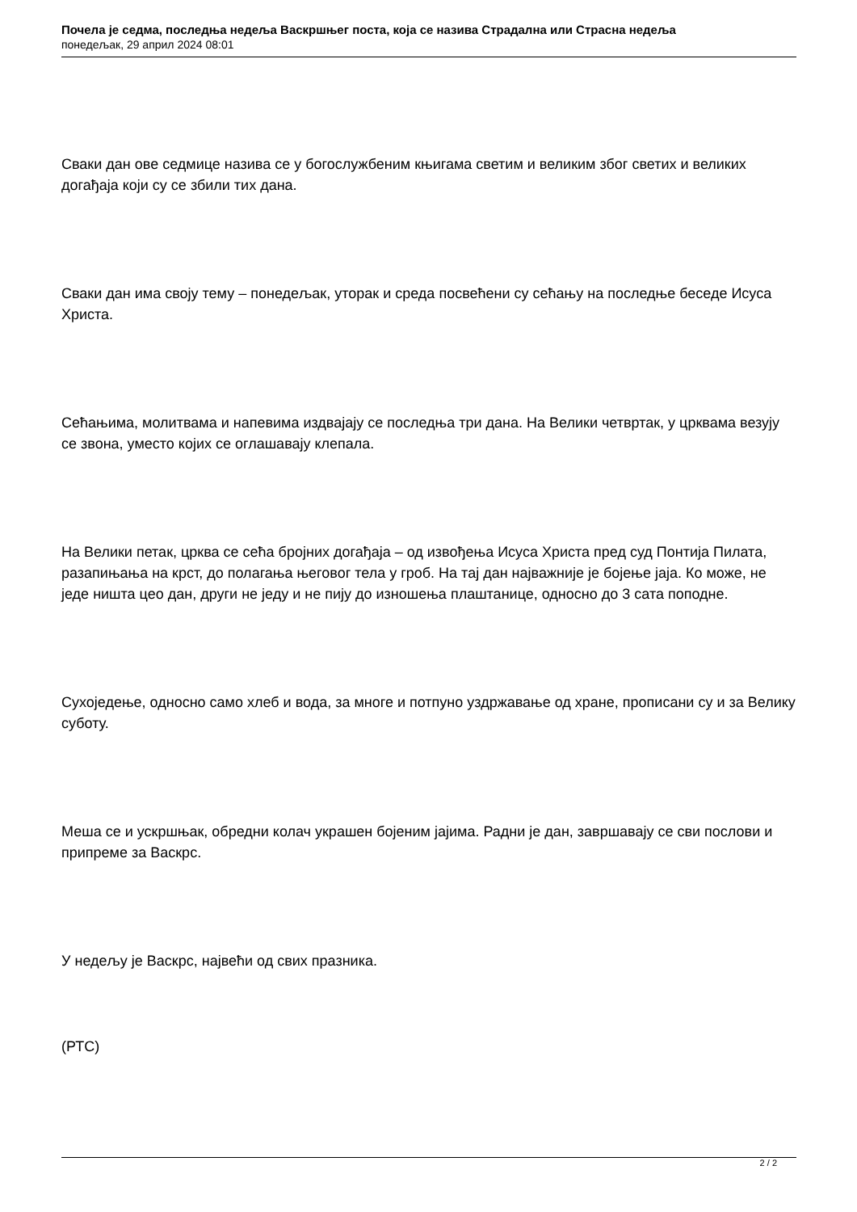Почела је седма, последња недеља Васкршњег поста, која се назива Страдална или Страсна недеља
понедељак, 29 април 2024 08:01
Сваки дан ове седмице назива се у богослужбеним књигама светим и великим због светих и великих догађаја који су се збили тих дана.
Сваки дан има своју тему – понедељак, уторак и среда посвећени су сећању на последње беседе Исуса Христа.
Сећањима, молитвама и напевима издвајају се последња три дана. На Велики четвртак, у црквама везују се звона, уместо којих се оглашавају клепала.
На Велики петак, црква се сећа бројних догађаја – од извођења Исуса Христа пред суд Понтија Пилата, разапињања на крст, до полагања његовог тела у гроб. На тај дан најважније је бојење јаја. Ко може, не једе ништа цео дан, други не једу и не пију до изношења плаштанице, односно до 3 сата поподне.
Сухоједење, односно само хлеб и вода, за многе и потпуно уздржавање од хране, прописани су и за Велику суботу.
Меша се и ускршњак, обредни колач украшен бојеним јајима. Радни је дан, завршавају се сви послови и припреме за Васкрс.
У недељу је Васкрс, највећи од свих празника.
(РТС)
2 / 2